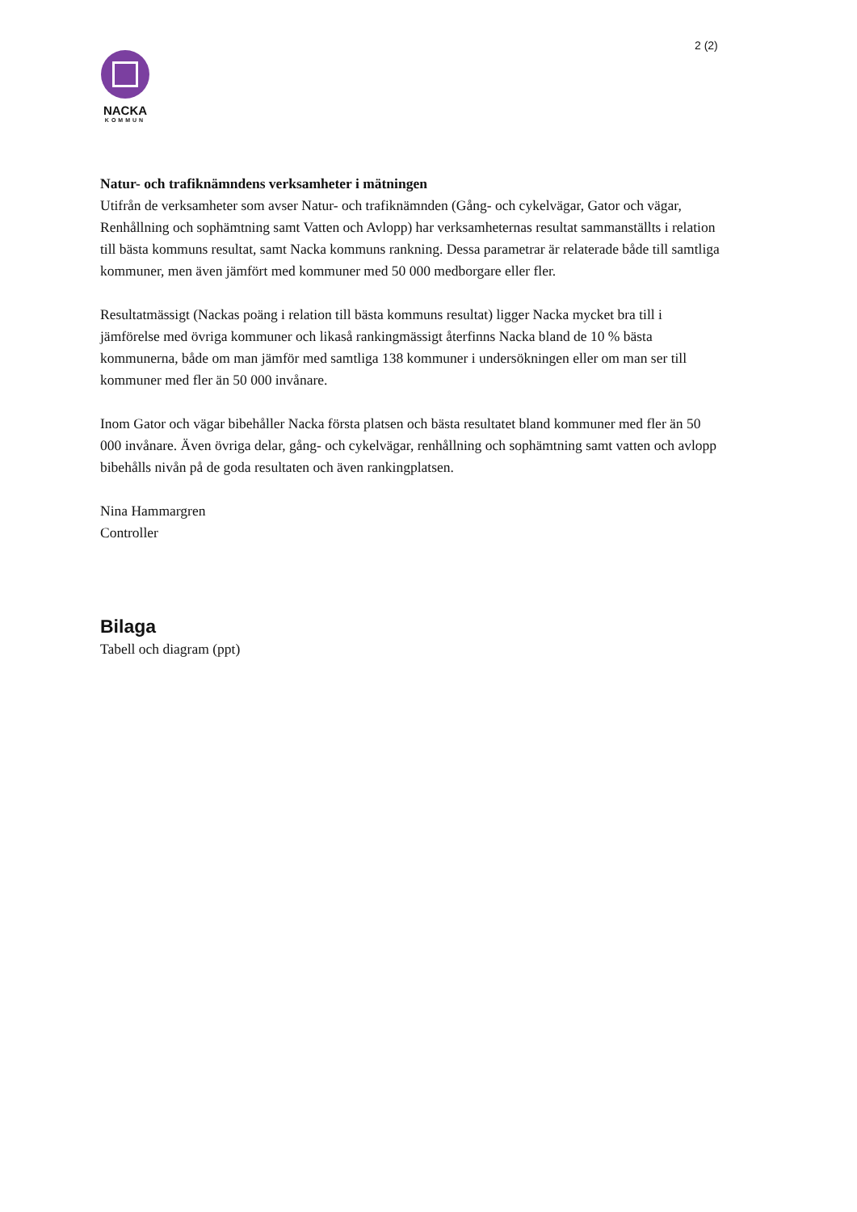2 (2)
NACKA
KOMMUN
Natur- och trafiknämndens verksamheter i mätningen
Utifrån de verksamheter som avser Natur- och trafiknämnden (Gång- och cykelvägar, Gator och vägar, Renhållning och sophämtning samt Vatten och Avlopp) har verksamheternas resultat sammanställts i relation till bästa kommuns resultat, samt Nacka kommuns rankning. Dessa parametrar är relaterade både till samtliga kommuner, men även jämfört med kommuner med 50 000 medborgare eller fler.
Resultatmässigt (Nackas poäng i relation till bästa kommuns resultat) ligger Nacka mycket bra till i jämförelse med övriga kommuner och likaså rankingmässigt återfinns Nacka bland de 10 % bästa kommunerna, både om man jämför med samtliga 138 kommuner i undersökningen eller om man ser till kommuner med fler än 50 000 invånare.
Inom Gator och vägar bibehåller Nacka första platsen och bästa resultatet bland kommuner med fler än 50 000 invånare. Även övriga delar, gång- och cykelvägar, renhållning och sophämtning samt vatten och avlopp bibehålls nivån på de goda resultaten och även rankingplatsen.
Nina Hammargren
Controller
Bilaga
Tabell och diagram (ppt)